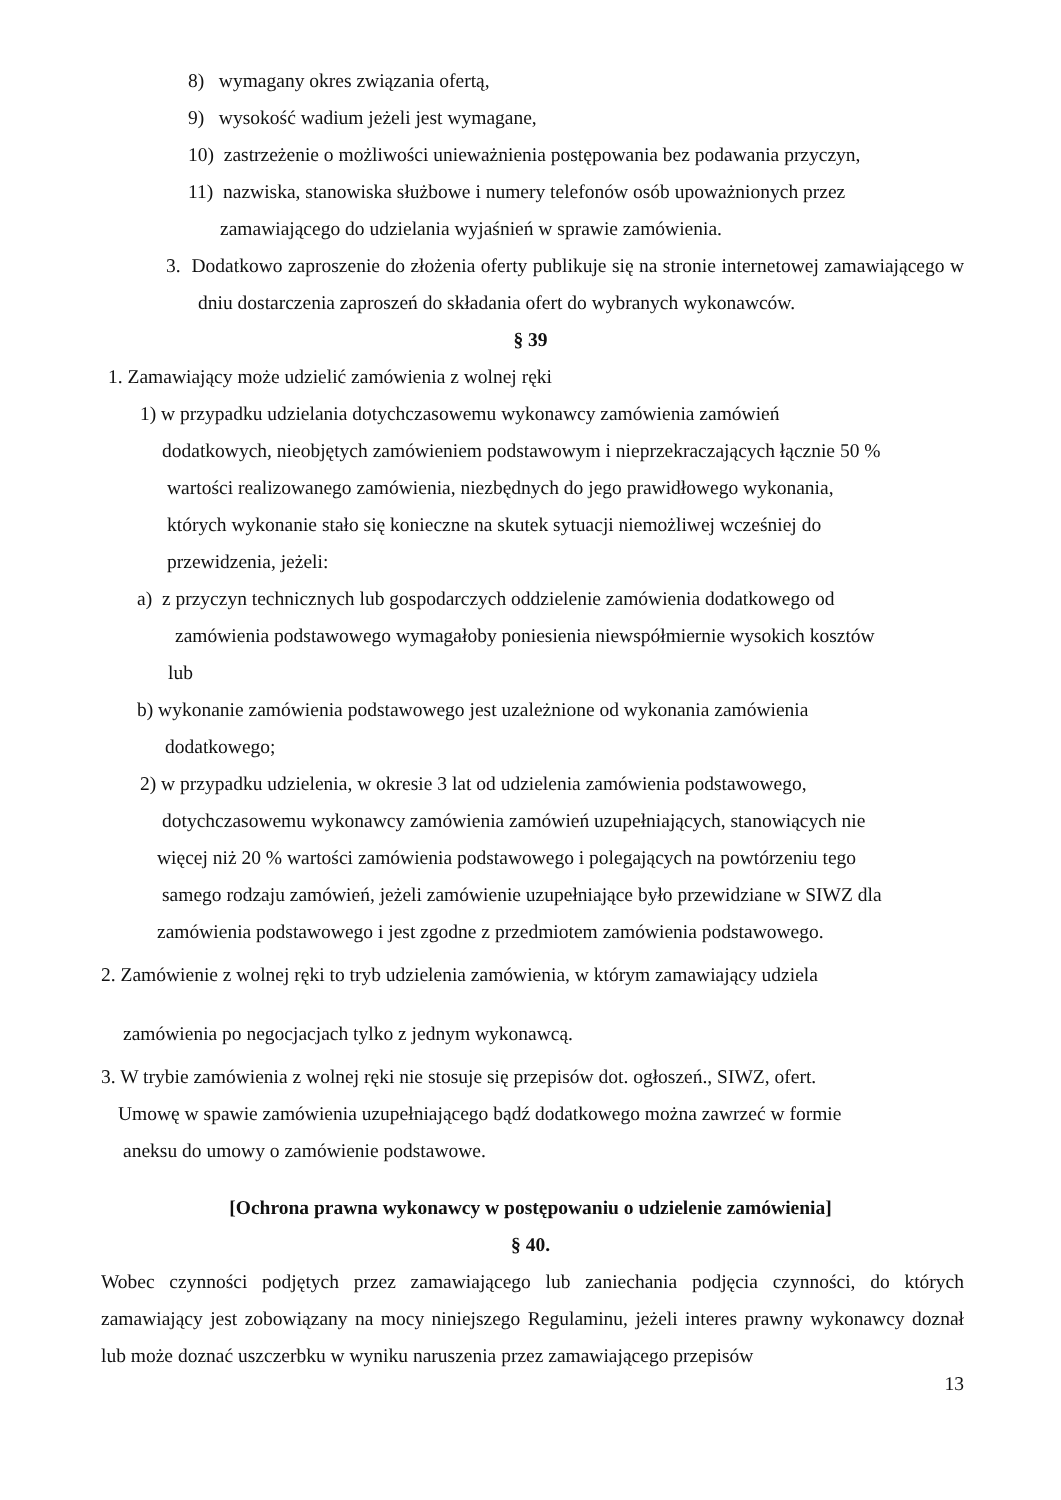8) wymagany okres związania ofertą,
9) wysokość wadium jeżeli jest wymagane,
10) zastrzeżenie o możliwości unieważnienia postępowania bez podawania przyczyn,
11) nazwiska, stanowiska służbowe i numery telefonów osób upoważnionych przez
zamawiającego do udzielania wyjaśnień w sprawie zamówienia.
3. Dodatkowo zaproszenie do złożenia oferty publikuje się na stronie internetowej zamawiającego w dniu dostarczenia zaproszeń do składania ofert do wybranych wykonawców.
§ 39
1. Zamawiający może udzielić zamówienia z wolnej ręki
1) w przypadku udzielania dotychczasowemu wykonawcy zamówienia zamówień
dodatkowych, nieobjętych zamówieniem podstawowym i nieprzekraczających łącznie 50 %
wartości realizowanego zamówienia, niezbędnych do jego prawidłowego wykonania,
których wykonanie stało się konieczne na skutek sytuacji niemożliwej wcześniej do
przewidzenia, jeżeli:
a) z przyczyn technicznych lub gospodarczych oddzielenie zamówienia dodatkowego od
zamówienia podstawowego wymagałoby poniesienia niewspółmiernie wysokich kosztów
lub
b) wykonanie zamówienia podstawowego jest uzależnione od wykonania zamówienia
dodatkowego;
2) w przypadku udzielenia, w okresie 3 lat od udzielenia zamówienia podstawowego,
dotychczasowemu wykonawcy zamówienia zamówień uzupełniających, stanowiących nie
więcej niż 20 % wartości zamówienia podstawowego i polegających na powtórzeniu tego
samego rodzaju zamówień, jeżeli zamówienie uzupełniające było przewidziane w SIWZ dla
zamówienia podstawowego i jest zgodne z przedmiotem zamówienia podstawowego.
2. Zamówienie z wolnej ręki to tryb udzielenia zamówienia, w którym zamawiający udziela
zamówienia po negocjacjach tylko z jednym wykonawcą.
3. W trybie zamówienia z wolnej ręki nie stosuje się przepisów dot. ogłoszeń., SIWZ, ofert.
Umowę w spawie zamówienia uzupełniającego bądź dodatkowego można zawrzeć w formie
aneksu do umowy o zamówienie podstawowe.
[Ochrona prawna wykonawcy w postępowaniu o udzielenie zamówienia]
§ 40.
Wobec czynności podjętych przez zamawiającego lub zaniechania podjęcia czynności, do których zamawiający jest zobowiązany na mocy niniejszego Regulaminu, jeżeli interes prawny wykonawcy doznał lub może doznać uszczerbku w wyniku naruszenia przez zamawiającego przepisów
13